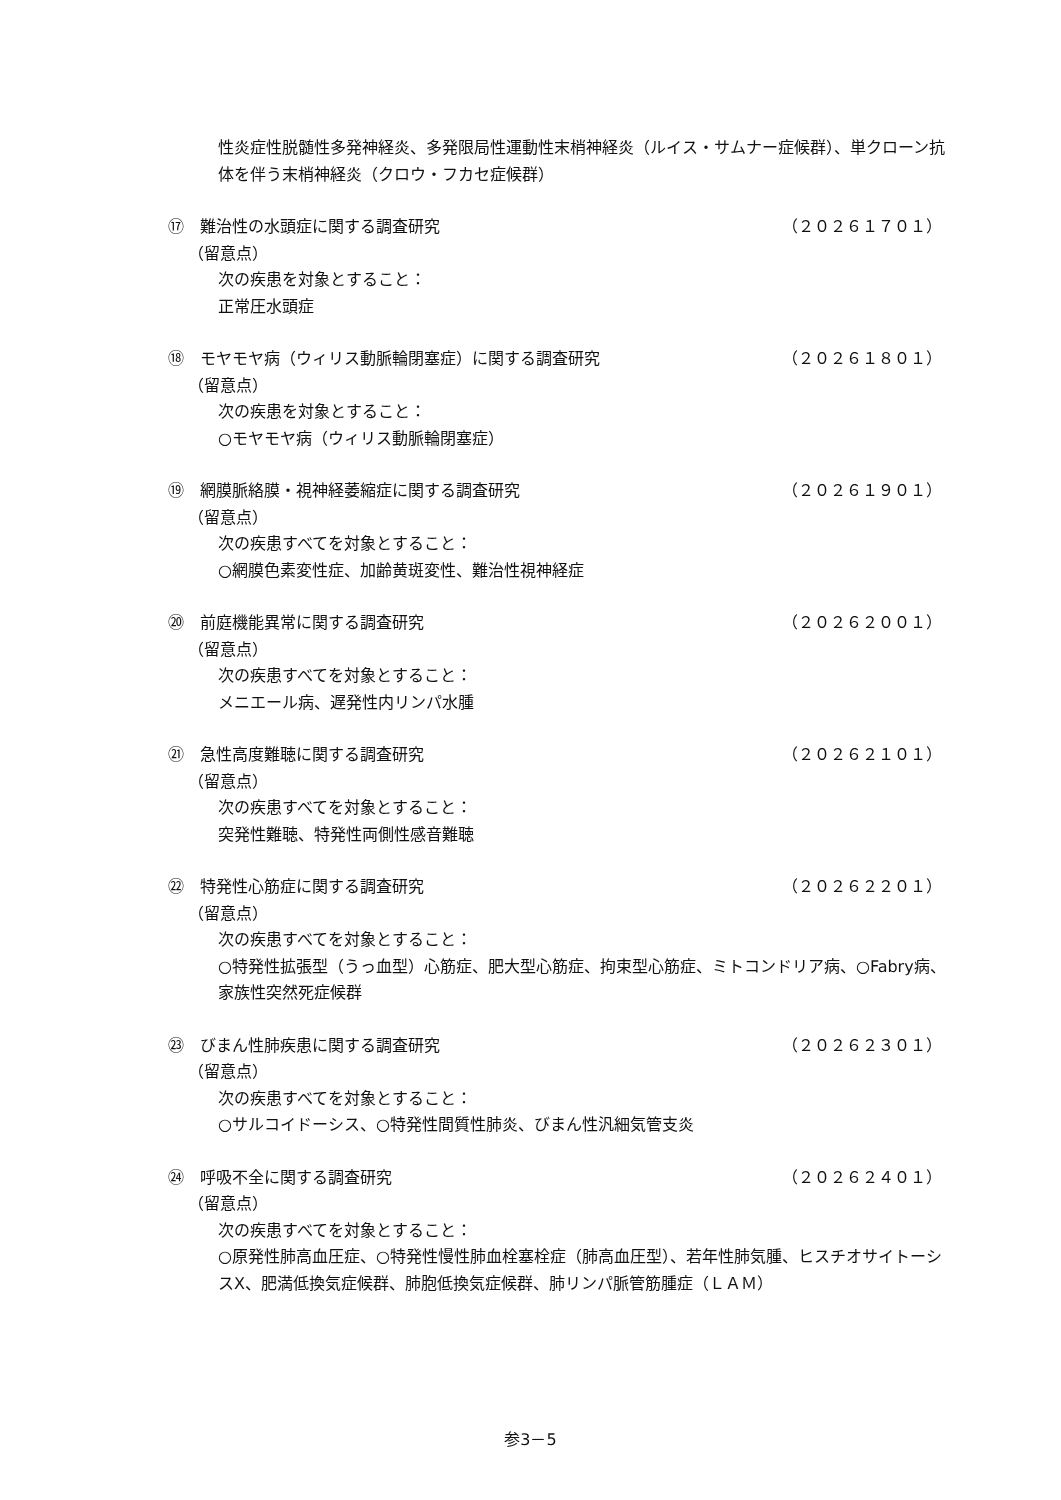性炎症性脱髄性多発神経炎、多発限局性運動性末梢神経炎（ルイス・サムナー症候群）、単クローン抗体を伴う末梢神経炎（クロウ・フカセ症候群）
⑰　難治性の水頭症に関する調査研究 （２０２６１７０１）
（留意点）
次の疾患を対象とすること：
正常圧水頭症
⑱　モヤモヤ病（ウィリス動脈輪閉塞症）に関する調査研究 （２０２６１８０１）
（留意点）
次の疾患を対象とすること：
○モヤモヤ病（ウィリス動脈輪閉塞症）
⑲　網膜脈絡膜・視神経萎縮症に関する調査研究 （２０２６１９０１）
（留意点）
次の疾患すべてを対象とすること：
○網膜色素変性症、加齢黄斑変性、難治性視神経症
⑳　前庭機能異常に関する調査研究 （２０２６２００１）
（留意点）
次の疾患すべてを対象とすること：
メニエール病、遅発性内リンパ水腫
㉑　急性高度難聴に関する調査研究 （２０２６２１０１）
（留意点）
次の疾患すべてを対象とすること：
突発性難聴、特発性両側性感音難聴
㉒　特発性心筋症に関する調査研究 （２０２６２２０１）
（留意点）
次の疾患すべてを対象とすること：
○特発性拡張型（うっ血型）心筋症、肥大型心筋症、拘束型心筋症、ミトコンドリア病、○Fabry病、家族性突然死症候群
㉓　びまん性肺疾患に関する調査研究 （２０２６２３０１）
（留意点）
次の疾患すべてを対象とすること：
○サルコイドーシス、○特発性間質性肺炎、びまん性汎細気管支炎
㉔　呼吸不全に関する調査研究 （２０２６２４０１）
（留意点）
次の疾患すべてを対象とすること：
○原発性肺高血圧症、○特発性慢性肺血栓塞栓症（肺高血圧型）、若年性肺気腫、ヒスチオサイトーシスX、肥満低換気症候群、肺胞低換気症候群、肺リンパ脈管筋腫症（ＬＡＭ）
参3－5